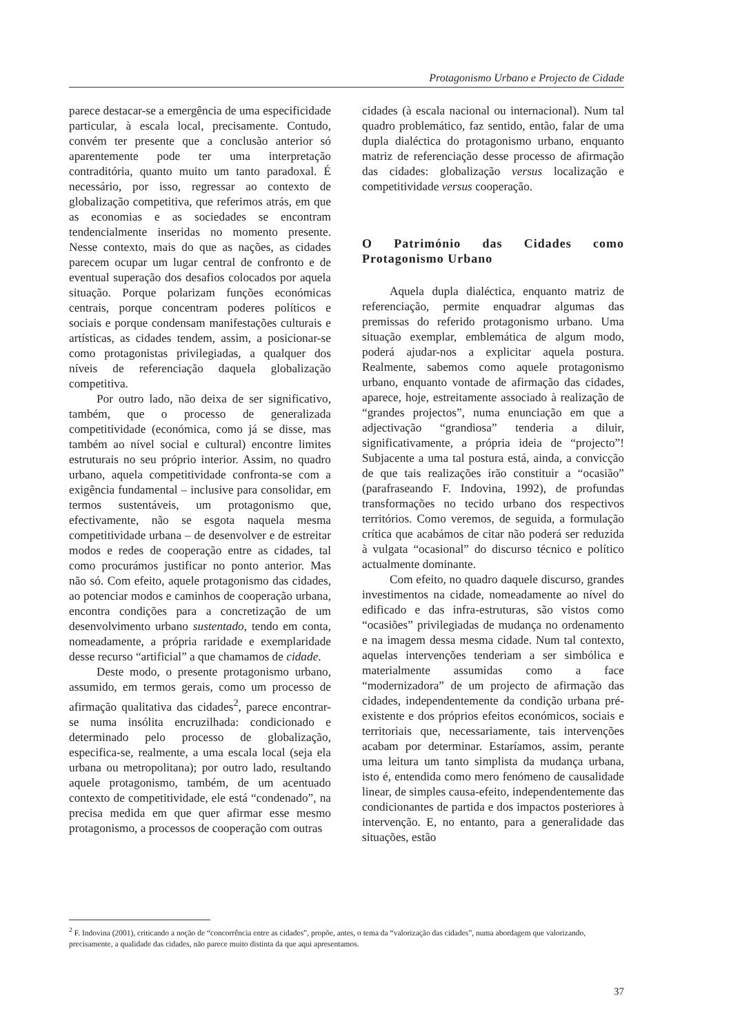Protagonismo Urbano e Projecto de Cidade
parece destacar-se a emergência de uma especificidade particular, à escala local, precisamente. Contudo, convém ter presente que a conclusão anterior só aparentemente pode ter uma interpretação contraditória, quanto muito um tanto paradoxal. É necessário, por isso, regressar ao contexto de globalização competitiva, que referimos atrás, em que as economias e as sociedades se encontram tendencialmente inseridas no momento presente. Nesse contexto, mais do que as nações, as cidades parecem ocupar um lugar central de confronto e de eventual superação dos desafios colocados por aquela situação. Porque polarizam funções económicas centrais, porque concentram poderes políticos e sociais e porque condensam manifestações culturais e artísticas, as cidades tendem, assim, a posicionar-se como protagonistas privilegiadas, a qualquer dos níveis de referenciação daquela globalização competitiva.
Por outro lado, não deixa de ser significativo, também, que o processo de generalizada competitividade (económica, como já se disse, mas também ao nível social e cultural) encontre limites estruturais no seu próprio interior. Assim, no quadro urbano, aquela competitividade confronta-se com a exigência fundamental – inclusive para consolidar, em termos sustentáveis, um protagonismo que, efectivamente, não se esgota naquela mesma competitividade urbana – de desenvolver e de estreitar modos e redes de cooperação entre as cidades, tal como procurámos justificar no ponto anterior. Mas não só. Com efeito, aquele protagonismo das cidades, ao potenciar modos e caminhos de cooperação urbana, encontra condições para a concretização de um desenvolvimento urbano sustentado, tendo em conta, nomeadamente, a própria raridade e exemplaridade desse recurso “artificial” a que chamamos de cidade.
Deste modo, o presente protagonismo urbano, assumido, em termos gerais, como um processo de afirmação qualitativa das cidades<sup>2</sup>, parece encontrar-se numa insólita encruzilhada: condicionado e determinado pelo processo de globalização, especifica-se, realmente, a uma escala local (seja ela urbana ou metropolitana); por outro lado, resultando aquele protagonismo, também, de um acentuado contexto de competitividade, ele está “condenado”, na precisa medida em que quer afirmar esse mesmo protagonismo, a processos de cooperação com outras
cidades (à escala nacional ou internacional). Num tal quadro problemático, faz sentido, então, falar de uma dupla dialéctica do protagonismo urbano, enquanto matriz de referenciação desse processo de afirmação das cidades: globalização versus localização e competitividade versus cooperação.
O Património das Cidades como Protagonismo Urbano
Aquela dupla dialéctica, enquanto matriz de referenciação, permite enquadrar algumas das premissas do referido protagonismo urbano. Uma situação exemplar, emblemática de algum modo, poderá ajudar-nos a explicitar aquela postura. Realmente, sabemos como aquele protagonismo urbano, enquanto vontade de afirmação das cidades, aparece, hoje, estreitamente associado à realização de “grandes projectos”, numa enunciação em que a adjectivação “grandiosa” tenderia a diluir, significativamente, a própria ideia de “projecto”! Subjacente a uma tal postura está, ainda, a convicção de que tais realizações irão constituir a “ocasião” (parafraseando F. Indovina, 1992), de profundas transformações no tecido urbano dos respectivos territórios. Como veremos, de seguida, a formulação crítica que acabámos de citar não poderá ser reduzida à vulgata “ocasional” do discurso técnico e político actualmente dominante.
Com efeito, no quadro daquele discurso, grandes investimentos na cidade, nomeadamente ao nível do edificado e das infra-estruturas, são vistos como “ocasiões” privilegiadas de mudança no ordenamento e na imagem dessa mesma cidade. Num tal contexto, aquelas intervenções tenderiam a ser simbólica e materialmente assumidas como a face “modernizadora” de um projecto de afirmação das cidades, independentemente da condição urbana pré-existente e dos próprios efeitos económicos, sociais e territoriais que, necessariamente, tais intervenções acabam por determinar. Estaríamos, assim, perante uma leitura um tanto simplista da mudança urbana, isto é, entendida como mero fenómeno de causalidade linear, de simples causa-efeito, independentemente das condicionantes de partida e dos impactos posteriores à intervenção. E, no entanto, para a generalidade das situações, estão
<sup>2</sup> F. Indovina (2001), criticando a noção de “concorrência entre as cidades”, propõe, antes, o tema da “valorização das cidades”, numa abordagem que valorizando, precisamente, a qualidade das cidades, não parece muito distinta da que aqui apresentamos.
37